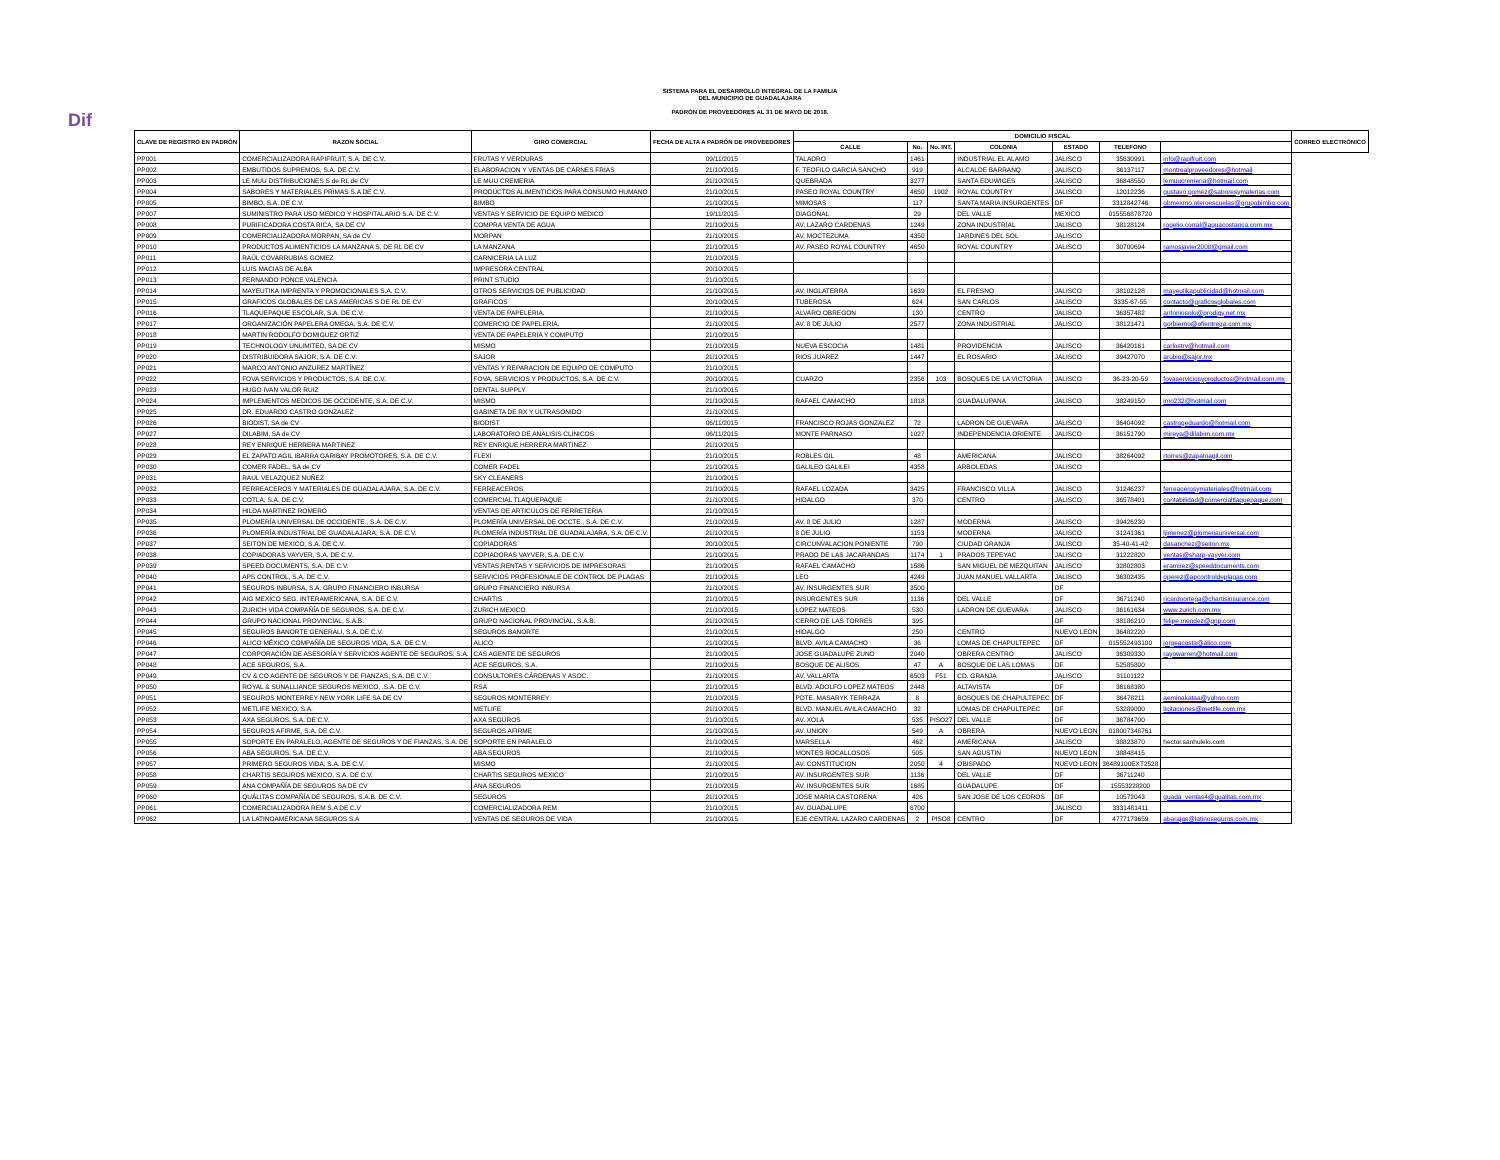Dif
SISTEMA PARA EL DESARROLLO INTEGRAL DE LA FAMILIA
DEL MUNICIPIO DE GUADALAJARA
PADRÓN DE PROVEEDORES AL 31 DE MAYO DE 2018.
| CLAVE DE REGISTRO EN PADRÓN | RAZON SOCIAL | GIRO COMERCIAL | FECHA DE ALTA A PADRÓN DE PROVEEDORES | DOMICILIO FISCAL | | | | | | | CORREO ELECTRÓNICO |
| --- | --- | --- | --- | --- | --- | --- | --- | --- | --- | --- | --- |
| | | | | CALLE | No. | No. INT. | COLONIA | ESTADO | TELEFONO | | |
| PP001 | COMERCIALIZADORA RAPIFRUIT, S.A. DE C.V. | FRUTAS Y VERDURAS | 09/11/2015 | TALADRO | 1461 | | INDUSTRIAL EL ALAMO | JALISCO | 35630991 | info@rapifruit.com | |
| PP002 | EMBUTIDOS SUPREMOS, S.A. DE C.V. | ELABORACION Y VENTAS DE CARNES FRIAS | 21/10/2015 | F. TEOFILO GARCIA SANCHO | 919 | | ALCALDE BARRANQ | JALISCO | 36137117 | montrealproveedores@hotmail | |
| PP003 | LE MUU DISTRIBUCIONES S de RL de CV | LE MUU CREMERIA | 21/10/2015 | QUEBRADA | 3277 | | SANTA EDUWIGES | JALISCO | 36848550 | lemuucremeria@hotmail.com | |
| PP004 | SABORES Y MATERIALES PRIMAS S.A DE C.V. | PRODUCTOS ALIMENTICIOS PARA CONSUMO HUMANO | 21/10/2015 | PASEO ROYAL COUNTRY | 4650 | 1902 | ROYAL COUNTRY | JALISCO | 12012236 | gustavo.gomez@saboresymaterias.com | |
| PP005 | BIMBO, S.A. DE C.V. | BIMBO | 21/10/2015 | MIMOSAS | 117 | | SANTA MARIA INSURGENTES | DF | 3312842746 | obmexmo.oteroescuelas@grupobimbo.com | |
| PP007 | SUMINISTRO PARA USO MEDICO Y HOSPITALARIO S.A. DE C.V. | VENTAS Y SERVICIO DE EQUIPO MEDICO | 19/11/2015 | DIAGONAL | 29 | | DEL VALLE | MEXICO | 015556878720 | | |
| PP008 | PURIFICADORA COSTA RICA, SA DE CV | COMPRA VENTA DE AGUA | 21/10/2015 | AV. LAZARO CARDENAS | 1249 | | ZONA INDUSTRIAL | JALISCO | 38128124 | rogelio.corral@aguacostarica.com.mx | |
| PP009 | COMERCIALIZADORA MORPAN, SA de CV | MORPAN | 21/10/2015 | AV. MOCTEZUMA | 4350 | | JARDINES DEL SOL | JALISCO | | | |
| PP010 | PRODUCTOS ALIMENTICIOS LA MANZANA S. DE RL DE CV | LA MANZANA | 21/10/2015 | AV. PASEO ROYAL COUNTRY | 4650 | | ROYAL COUNTRY | JALISCO | 30700694 | ramosjavier2000@gmail.com | |
| PP011 | RAÚL COVARRUBIAS GOMEZ | CARNICERIA LA LUZ | 21/10/2015 | | | | | | | | |
| PP012 | LUIS MACIAS DE ALBA | IMPRESORA CENTRAL | 20/10/2015 | | | | | | | | |
| PP013 | FERNANDO PONCE VALENCIA | PRINT STUDIO | 21/10/2015 | | | | | | | | |
| PP014 | MAYEUTIKA IMPRENTA Y PROMOCIONALES S.A. C.V. | OTROS SERVICIOS DE PUBLICIDAD | 21/10/2015 | AV. INGLATERRA | 1639 | | EL FRESNO | JALISCO | 38102128 | mayeutikapublicidad@hotmail.com | |
| PP015 | GRAFICOS GLOBALES DE LAS AMERICAS S DE RL DE CV | GRAFICOS | 20/10/2015 | TUBEROSA | 624 | | SAN CARLOS | JALISCO | 3335-67-55 | contacto@graficosglobales.com | |
| PP016 | TLAQUEPAQUE ESCOLAR, S.A. DE C.V. | VENTA DE PAPELERIA. | 21/10/2015 | ALVARO OBREGON | 130 | | CENTRO | JALISCO | 36357482 | antoniosolo@prodigy.net.mx | |
| PP017 | ORGANIZACIÓN PAPELERA OMEGA, S.A. DE C.V. | COMERCIO DE PAPELERIA. | 21/10/2015 | AV. 8 DE JULIO | 2577 | | ZONA INDUSTRIAL | JALISCO | 38121471 | gorbierno@ofientrega.com.mx | |
| PP018 | MARTIN RODOLFO DOMIGUEZ ORTIZ | VENTA DE PAPELERIA Y COMPUTO | 21/10/2015 | | | | | | | | |
| PP019 | TECHNOLOGY UNLIMITED, SA DE CV | MISMO | 21/10/2015 | NUEVA ESCOCIA | 1481 | | PROVIDENCIA | JALISCO | 36420161 | carlostrv@hotmail.com | |
| PP020 | DISTRIBUIDORA SAJOR, S.A. DE C.V. | SAJOR | 21/10/2015 | RIOS JUAREZ | 1447 | | EL ROSARIO | JALISCO | 39427070 | arubio@sajor.mx | |
| PP021 | MARCO ANTONIO ANZUREZ MARTÍNEZ | VENTAS Y REPARACION DE EQUIPO DE COMPUTO | 21/10/2015 | | | | | | | | |
| PP022 | FOVA SERVICIOS Y PRODUCTOS, S.A. DE C.V. | FOVA, SERVICIOS Y PRODUCTOS, S.A. DE C.V. | 20/10/2015 | CUARZO | 2356 | 103 | BOSQUES DE LA VICTORIA | JALISCO | 36-23-20-59 | fovaserviciosyproductos@hotmail.com.mx | |
| PP023 | HUGO IVAN VALOR RUIZ | DENTAL SUPPLY | 21/10/2015 | | | | | | | | |
| PP024 | IMPLEMENTOS MEDICOS DE OCCIDENTE, S.A. DE C.V. | MISMO | 21/10/2015 | RAFAEL CAMACHO | 1818 | | GUADALUPANA | JALISCO | 38249150 | imo232@hotmail.com | |
| PP025 | DR. EDUARDO CASTRO GONZALEZ | GABINETA DE RX Y ULTRASONIDO | 21/10/2015 | | | | | | | | |
| PP026 | BIODIST, SA de CV | BIODIST | 06/11/2015 | FRANCISCO ROJAS GONZALEZ | 72 | | LADRON DE GUEVARA | JALISCO | 36404092 | castrogeduardo@hotmail.com | |
| PP027 | DILABIM, SA de CV | LABORATORIO DE ANALISIS CLINICOS | 06/11/2015 | MONTE PARNASO | 1027 | | INDEPENDENCIA ORIENTE | JALISCO | 36151790 | mireya@dilabim.com.mx | |
| PP028 | REY ENRIQUE HERRERA MARTINEZ | REY ENRIQUE HERRERA MARTINEZ | 21/10/2015 | | | | | | | | |
| PP029 | EL ZAPATO AGIL IBARRA GARIBAY PROMOTORES, S.A. DE C.V. | FLEXI | 21/10/2015 | ROBLES GIL | 48 | | AMERICANA | JALISCO | 38264092 | rtorres@zapatoagil.com | |
| PP030 | COMER FADEL, SA de CV | COMER FADEL | 21/10/2015 | GALILEO GALILEI | 4358 | | ARBOLEDAS | JALISCO | | | |
| PP031 | RAUL VELAZQUEZ NUÑEZ | SKY CLEANERS | 21/10/2015 | | | | | | | | |
| PP032 | FERREACEROS Y MATERIALES DE GUADALAJARA, S.A. DE C.V. | FERREACEROS | 21/10/2015 | RAFAEL LOZADA | 3425 | | FRANCISCO VILLA | JALISCO | 31246237 | ferreacerosymateriales@hotmail.com | |
| PP033 | COTLA, S.A. DE C.V. | COMERCIAL TLAQUEPAQUE | 21/10/2015 | HIDALGO | 370 | | CENTRO | JALISCO | 36578401 | contabilidad@comercialtlaquepaque.com | |
| PP034 | HILDA MARTINEZ ROMERO | VENTAS DE ARTICULOS DE FERRETERIA | 21/10/2015 | | | | | | | | |
| PP035 | PLOMERÍA UNIVERSAL DE OCCIDENTE., S.A. DE C.V. | PLOMERÍA UNIVERSAL DE OCCTE., S.A. DE C.V. | 21/10/2015 | AV. 8 DE JULIO | 1287 | | MODERNA | JALISCO | 39426230 | | |
| PP036 | PLOMERÍA INDUSTRIAL DE GUADALAJARA, S.A. DE C.V. | PLOMERÍA INDUSTRIAL DE GUADALAJARA, S.A. DE C.V. | 21/10/2015 | 8 DE JULIO | 1153 | | MODERNA | JALISCO | 31241361 | ljimenez@plomeriauniversal.com | |
| PP037 | SEITON DE MEXICO, S.A. DE C.V. | COPIADORAS | 20/10/2015 | CIRCUNVALACION PONIENTE | 790 | | CIUDAD GRANJA | JALISCO | 35-40-41-42 | dasanchez@seiton.mx | |
| PP038 | COPIADORAS VAYVER, S.A. DE C.V. | COPIADORAS VAYVER, S.A. DE C.V. | 21/10/2015 | PRADO DE LAS JACARANDAS | 1174 | 1 | PRADOS TEPEYAC | JALISCO | 31222820 | ventas@sharp-vayver.com | |
| PP039 | SPEED DOCUMENTS, S.A. DE C.V. | VENTAS,RENTAS Y SERVICIOS DE IMPRESORAS | 21/10/2015 | RAFAEL CAMACHO | 1586 | | SAN MIGUEL DE MEZQUITAN | JALISCO | 32802803 | eramirez@speeddocuments.com | |
| PP040 | APS CONTROL, S.A. DE C.V. | SERVICIOS PROFESIONALE DE CONTROL DE PLAGAS | 21/10/2015 | LEO | 4249 | | JUAN MANUEL VALLARTA | JALISCO | 36302435 | operez@apcontroldeplagas.com | |
| PP041 | SEGUROS INBURSA, S.A. GRUPO FINANCIERO INBURSA | GRUPO FINANCIERO INBURSA | 21/10/2015 | AV. INSURGENTES SUR | 3500 | | | DF | | | |
| PP042 | AIG MEXICO SEG. INTERAMERICANA, S.A. DE C.V. | CHARTIS | 21/10/2015 | INSURGENTES SUR | 1136 | | DEL VALLE | DF | 36711240 | ricardoortega@chartisinsurance.com | |
| PP043 | ZURICH VIDA COMPAÑÍA DE SEGUROS, S.A. DE C.V. | ZURICH MEXICO | 21/10/2015 | LOPEZ MATEOS | 530 | | LADRON DE GUEVARA | JALISCO | 36161634 | www.zurich.com.mx | |
| PP044 | GRUPO NACIONAL PROVINCIAL, S.A.B. | GRUPO NACIONAL PROVINCIAL, S.A.B. | 21/10/2015 | CERRO DE LAS TORRES | 395 | | | DF | 38186210 | felipe.mendez@gnp.com | |
| PP045 | SEGUROS BANORTE GENERALI, S.A. DE C.V. | SEGUROS BANORTE | 21/10/2015 | HIDALGO | 250 | | CENTRO | NUEVO LEON | 36482220 | | |
| PP046 | ALICO MÉXICO COMPAÑÍA DE SEGUROS VIDA, S.A. DE C.V. | ALICO | 21/10/2015 | BLVD. AVILA CAMACHO | 36 | | LOMAS DE CHAPULTEPEC | DF | 015552493100 | jorgeacosta@alico.com | |
| PP047 | CORPORACIÓN DE ASESORÍA Y SERVICIOS AGENTE DE SEGUROS, S.A. | CAS AGENTE DE SEGUROS | 21/10/2015 | JOSE GUADALUPE ZUNO | 2040 | | OBRERA CENTRO | JALISCO | 36309330 | rayowarren@hotmail.com | |
| PP048 | ACE SEGUROS, S.A. | ACE SEGUROS, S.A. | 21/10/2015 | BOSQUE DE ALISOS | 47 | A | BOSQUE DE LAS LOMAS | DF | 52585800 | | |
| PP049 | CV & CO AGENTE DE SEGUROS Y DE FIANZAS, S.A. DE C.V. | CONSULTORES CÁRDENAS Y ASOC. | 21/10/2015 | AV. VALLARTA | 6503 | F51 | CD. GRANJA | JALISCO | 31101122 | | |
| PP050 | ROYAL & SUNALLIANCE SEGUROS MEXICO, .S.A. DE C.V. | RSA | 21/10/2015 | BLVD. ADOLFO LOPEZ MATEOS | 2448 | | ALTAVISTA | DF | 36168380 | | |
| PP051 | SEGUROS MONTERREY NEW YORK LIFE SA DE CV | SEGUROS MONTERREY | 21/10/2015 | PDTE. MASARYK TERRAZA | 8 | | BOSQUES DE CHAPULTEPEC | DF | 36478211 | aeminakataa@yahoo.com | |
| PP052 | METLIFE MEXICO, S.A. | METLIFE | 21/10/2015 | BLVD. MANUEL AVILA CAMACHO | 32 | | LOMAS DE CHAPULTEPEC | DF | 53289000 | licitaciones@metlife.com.mx | |
| PP053 | AXA SEGUROS, S.A. DE C.V. | AXA SEGUROS | 21/10/2015 | AV. XOLA | 535 | PISO27 | DEL VALLE | DF | 36784700 | | |
| PP054 | SEGUROS AFIRME, S.A. DE C.V. | SEGUROS AFIRME | 21/10/2015 | AV. UNION | 549 | A | OBRERA | NUEVO LEON | 018007348761 | | |
| PP055 | SOPORTE EN PARALELO, AGENTE DE SEGUROS Y DE FIANZAS, S.A. DE | SOPORTE EN PARALELO | 21/10/2015 | MARSELLA | 462 | | AMERICANA | JALISCO | 38823870 | hector.sanhulelo.com | |
| PP056 | ABA SEGUROS, S.A. DE C.V. | ABA SEGUROS | 21/10/2015 | MONTES ROCALLOSOS | 505 | | SAN AGUSTIN | NUEVO LEON | 38848415 | | |
| PP057 | PRIMERO SEGUROS VIDA, S.A. DE C.V. | MISMO | 21/10/2015 | AV. CONSTITUCION | 2050 | 4 | OBISPADO | NUEVO LEON | 36489100EXT2528 | | |
| PP058 | CHARTIS SEGUROS MEXICO, S.A. DE C.V. | CHARTIS SEGUROS MEXICO | 21/10/2015 | AV. INSURGENTES SUR | 1136 | | DEL VALLE | DF | 36711240 | | |
| PP059 | ANA COMPAÑÍA DE SEGUROS SA DE CV | ANA SEGUROS | 21/10/2015 | AV. INSURGENTES SUR | 1685 | | GUADALUPE | DF | 15553228200 | | |
| PP060 | QUÁLITAS COMPAÑÍA DE SEGUROS, S.A.B. DE C.V. | SEGUROS | 21/10/2015 | JOSE MARIA CASTORENA | 426 | | SAN JOSE DE LOS CEDROS | DF | 10572043 | guada_ventas4@qualitas.com.mx | |
| PP061 | COMERCIALIZADORA REM S.A DE C.V | COMERCIALIZADORA REM | 21/10/2015 | AV. GUADALUPE | 6700 | | | JALISCO | 3331481411 | | |
| PP062 | LA LATINOAMERICANA SEGUROS S.A | VENTAS DE SEGUROS DE VIDA | 21/10/2015 | EJE CENTRAL LAZARO CARDENAS | 2 | PISO8 | CENTRO | DF | 4777173659 | abarajas@latinoseguros.com.mx | |